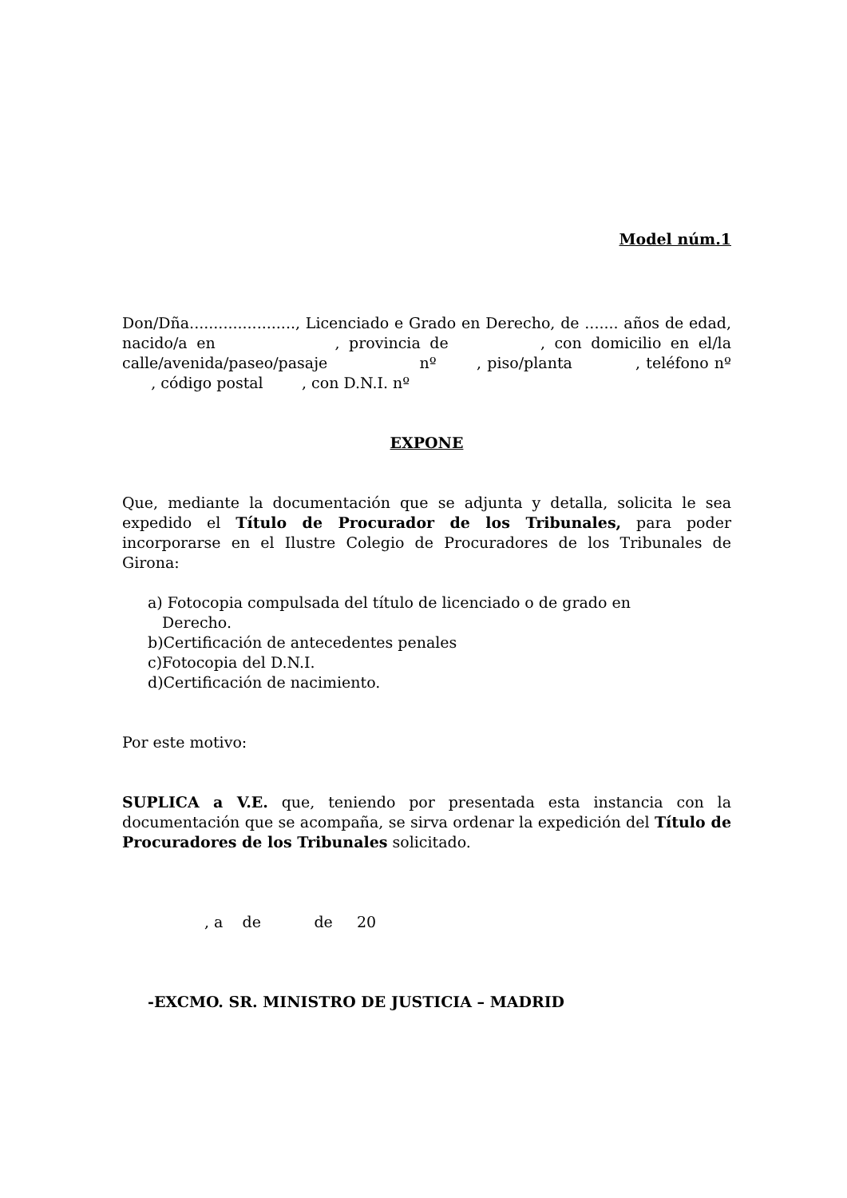Model núm.1
Don/Dña......................, Licenciado e Grado en Derecho, de ....... años de edad, nacido/a en , provincia de , con domicilio en el/la calle/avenida/paseo/pasaje nº , piso/planta , teléfono nº , código postal , con D.N.I. nº
EXPONE
Que, mediante la documentación que se adjunta y detalla, solicita le sea expedido el Título de Procurador de los Tribunales, para poder incorporarse en el Ilustre Colegio de Procuradores de los Tribunales de Girona:
a) Fotocopia compulsada del título de licenciado o de grado en
Derecho.
b)Certificación de antecedentes penales
c)Fotocopia del D.N.I.
d)Certificación de nacimiento.
Por este motivo:
SUPLICA a V.E. que, teniendo por presentada esta instancia con la documentación que se acompaña, se sirva ordenar la expedición del Título de Procuradores de los Tribunales solicitado.
, a de de 20
-EXCMO. SR. MINISTRO DE JUSTICIA – MADRID